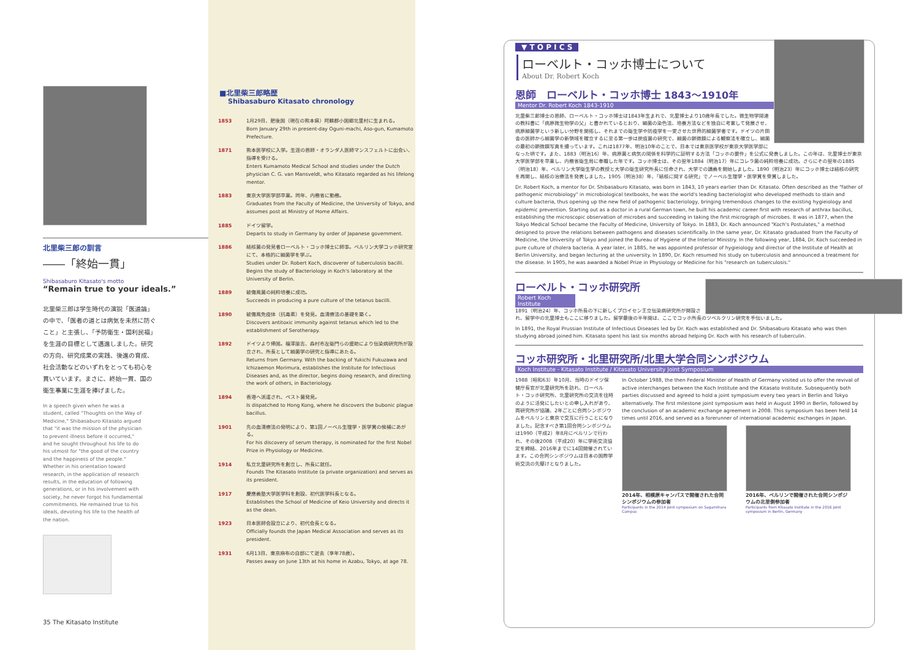北里柴三郎の訓言
――「終始一貫」
Shibasaburo Kitasato's motto
“Remain true to your ideals.”
北里柴三郎は学生時代の演説「医道論」の中で、「医者の道とは病気を未然に防ぐこと」と主張し、「予防衛生・国利民福」を生涯の目標として邁進しました。研究の方向、研究成果の実践、後進の育成、社会活動などのいずれをとっても初心を貫いています。まさに、終始一貫、国の衛生事業に生涯を捧げました。
In a speech given when he was a student, called "Thoughts on the Way of Medicine," Shibasaburo Kitasato argued that "it was the mission of the physician to prevent illness before it occurred," and he sought throughout his life to do his utmost for "the good of the country and the happiness of the people." Whether in his orientation toward research, in the application of research results, in the education of following generations, or in his involvement with society, he never forgot his fundamental commitments. He remained true to his ideals, devoting his life to the health of the nation.
35 The Kitasato Institute
■北里柴三郎略歴
Shibasaburo Kitasato chronology
| 1853 | 1月29日、肥後国（現在の熊本県）阿蘇郡小国郷北里村に生まれる。 Born January 29th in present-day Oguni-machi, Aso-gun, Kumamoto Prefecture. |
| 1871 | 熊本医学校に入学。生涯の恩師・オランダ人医師マンスフェルトに出会い、指導を受ける。 Enters Kumamoto Medical School and studies under the Dutch physician C. G. van Mansveldt, who Kitasato regarded as his lifelong mentor. |
| 1883 | 東京大学医学部卒業。同年、内務省に勤務。 Graduates from the Faculty of Medicine, the University of Tokyo, and assumes post at Ministry of Home Affairs. |
| 1885 | ドイツ留学。 Departs to study in Germany by order of Japanese government. |
| 1886 | 結核菌の発見者ローベルト・コッホ博士に師事。ベルリン大学コッホ研究室にて、本格的に細菌学を学ぶ。 Studies under Dr. Robert Koch, discoverer of tuberculosis bacilli. Begins the study of Bacteriology in Koch's laboratory at the University of Berlin. |
| 1889 | 破傷風菌の純粋培養に成功。 Succeeds in producing a pure culture of the tetanus bacilli. |
| 1890 | 破傷風免疫体（抗毒素）を発見。血清療法の基礎を築く。 Discovers antitoxic immunity against tetanus which led to the establishment of Serotherapy. |
| 1892 | ドイツより帰国。福澤諭吉、森村市左衛門らの援助により伝染病研究所が設立され、所長として細菌学の研究と指導にあたる。 Returns from Germany. With the backing of Yukichi Fukuzawa and Ichizaemon Morimura, establishes the Institute for Infectious Diseases and, as the director, begins doing research, and directing the work of others, in Bacteriology. |
| 1894 | 香港へ派遣され、ペスト菌発見。 Is dispatched to Hong Kong, where he discovers the bubonic plague bacillus. |
| 1901 | 先の血清療法の発明により、第1回ノーベル生理学・医学賞の候補にあがる。 For his discovery of serum therapy, is nominated for the first Nobel Prize in Physiology or Medicine. |
| 1914 | 私立北里研究所を創立し、所長に就任。 Founds The Kitasato Institute (a private organization) and serves as its president. |
| 1917 | 慶應義塾大学医学科を創設、初代医学科長となる。 Establishes the School of Medicine of Keio University and directs it as the dean. |
| 1923 | 日本医師会設立により、初代会長となる。 Officially founds the Japan Medical Association and serves as its president. |
| 1931 | 6月13日、東京麻布の自邸にて逝去（享年78歳）。 Passes away on June 13th at his home in Azabu, Tokyo, at age 78. |
▼ T O P I C S
ローベルト・コッホ博士について
About Dr. Robert Koch
恩師　ローベルト・コッホ博士 1843～1910年
Mentor Dr. Robert Koch 1843-1910
北里柴三郎博士の恩師、ローベルト・コッホ博士は1843年生まれで、北里博士より10歳年長でした。微生物学関連の教科書に「病原微生物学の父」と書かれているとおり、細菌の染色法、培養方法などを独自に考案して発展させ、病原細菌学という新しい分野を開拓し、それまでの衛生学や防疫学を一変させた世界的細菌学者です。ドイツの片田舎の医師から細菌学の新領域を確立するに至る第一歩は炭疽菌の研究で、細菌の顕微鏡による観察法を確立し、細菌の最初の顕微鏡写真を撮っています。これは1877年、明治10年のことで、日本では東京医学校が東京大学医学部になった頃です。また、1883（明治16）年、病原菌と病気の関係を科学的に証明する方法「コッホの要件」を公式に発表しました。この年は、北里博士が東京大学医学部を卒業し、内務省衛生局に奉職した年です。コッホ博士は、その翌年1884（明治17）年にコレラ菌の純粋培養に成功。さらにその翌年の1885（明治18）年、ベルリン大学衛生学の教授と大学の衛生研究所長に任命され、大学での講義を開始しました。1890（明治23）年にコッホ博士は結核の研究を再開し、結核の治療法を発表しました。1905（明治38）年、「結核に関する研究」でノーベル生理学・医学賞を受賞しました。
Dr. Robert Koch, a mentor for Dr. Shibasaburo Kitasato, was born in 1843, 10 years earlier than Dr. Kitasato. Often described as the "father of pathogenic microbiology" in microbiological textbooks, he was the world's leading bacteriologist who developed methods to stain and culture bacteria, thus opening up the new field of pathogenic bacteriology, bringing tremendous changes to the existing hygieiology and epidemic prevention. Starting out as a doctor in a rural German town, he built his academic career first with research of anthrax bacillus, establishing the microscopic observation of microbes and succeeding in taking the first micrograph of microbes. It was in 1877, when the Tokyo Medical School became the Faculty of Medicine, University of Tokyo. In 1883, Dr. Koch announced "Koch's Postulates," a method designed to prove the relations between pathogens and diseases scientifically. In the same year, Dr. Kitasato graduated from the Faculty of Medicine, the University of Tokyo and joined the Bureau of Hygiene of the Interior Ministry. In the following year, 1884, Dr. Koch succeeded in pure culture of cholera bacteria. A year later, in 1885, he was appointed professor of hygieiology and director of the Institute of Health at Berlin University, and began lecturing at the university. In 1890, Dr. Koch resumed his study on tuberculosis and announced a treatment for the disease. In 1905, he was awarded a Nobel Prize in Physiology or Medicine for his "research on tuberculosis."
ローベルト・コッホ研究所
Robert Koch Institute
1891（明治24）年、コッホ所長の下に新しくプロイセン王立伝染病研究所が開設され、留学中の北里博士もここに移りました。留学最後の半年間は、ここでコッホ所長のツベルクリン研究を手伝いました。
In 1891, the Royal Prussian Institute of Infectious Diseases led by Dr. Koch was established and Dr. Shibasaburo Kitasato who was then studying abroad joined him. Kitasato spent his last six months abroad helping Dr. Koch with his research of tuberculin.
コッホ研究所・北里研究所/北里大学合同シンポジウム
Koch Institute - Kitasato Institute / Kitasato University Joint Symposium
1988（昭和63）年10月、当時のドイツ保健庁長官が北里研究所を訪れ、ローベルト・コッホ研究所、北里研究所の交流を往時のように活発にしたいとの申し入れがあり、両研究所が協議、2年ごとに合同シンポジウムをベルリンと東京で交互に行うことになりました。記念すべき第1回合同シンポジウムは1990（平成2）年8月にベルリンで行われ、その後2008（平成20）年に学術交流協定を締結、2016年までに14回開催されています。この合同シンポジウムは日本の国際学術交流の先駆けとなりました。
In October 1988, the then Federal Minister of Health of Germany visited us to offer the revival of active interchanges between the Koch Institute and the Kitasato Institute. Subsequently both parties discussed and agreed to hold a joint symposium every two years in Berlin and Tokyo alternatively. The first milestone joint symposium was held in August 1990 in Berlin, followed by the conclusion of an academic exchange agreement in 2008. This symposium has been held 14 times until 2016, and served as a forerunner of international academic exchanges in Japan.
2014年、相模原キャンパスで開催された合同シンポジウムの参加者
Participants in the 2014 joint symposium on Sagamihara Campus
2016年、ベルリンで開催された合同シンポジウムの北里側参加者
Participants from Kitasato Institute in the 2016 joint symposium in Berlin, Germany